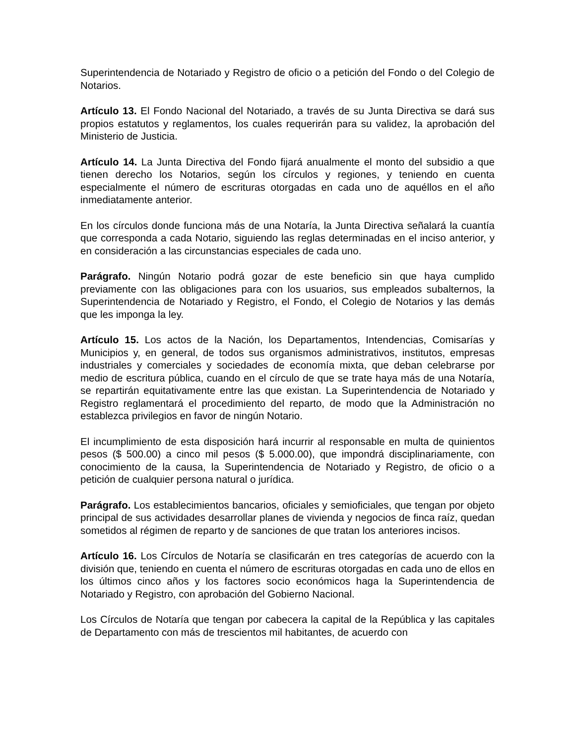Superintendencia de Notariado y Registro de oficio o a petición del Fondo o del Colegio de Notarios.
Artículo 13. El Fondo Nacional del Notariado, a través de su Junta Directiva se dará sus propios estatutos y reglamentos, los cuales requerirán para su validez, la aprobación del Ministerio de Justicia.
Artículo 14. La Junta Directiva del Fondo fijará anualmente el monto del subsidio a que tienen derecho los Notarios, según los círculos y regiones, y teniendo en cuenta especialmente el número de escrituras otorgadas en cada uno de aquéllos en el año inmediatamente anterior.
En los círculos donde funciona más de una Notaría, la Junta Directiva señalará la cuantía que corresponda a cada Notario, siguiendo las reglas determinadas en el inciso anterior, y en consideración a las circunstancias especiales de cada uno.
Parágrafo. Ningún Notario podrá gozar de este beneficio sin que haya cumplido previamente con las obligaciones para con los usuarios, sus empleados subalternos, la Superintendencia de Notariado y Registro, el Fondo, el Colegio de Notarios y las demás que les imponga la ley.
Artículo 15. Los actos de la Nación, los Departamentos, Intendencias, Comisarías y Municipios y, en general, de todos sus organismos administrativos, institutos, empresas industriales y comerciales y sociedades de economía mixta, que deban celebrarse por medio de escritura pública, cuando en el círculo de que se trate haya más de una Notaría, se repartirán equitativamente entre las que existan. La Superintendencia de Notariado y Registro reglamentará el procedimiento del reparto, de modo que la Administración no establezca privilegios en favor de ningún Notario.
El incumplimiento de esta disposición hará incurrir al responsable en multa de quinientos pesos ($ 500.00) a cinco mil pesos ($ 5.000.00), que impondrá disciplinariamente, con conocimiento de la causa, la Superintendencia de Notariado y Registro, de oficio o a petición de cualquier persona natural o jurídica.
Parágrafo. Los establecimientos bancarios, oficiales y semioficiales, que tengan por objeto principal de sus actividades desarrollar planes de vivienda y negocios de finca raíz, quedan sometidos al régimen de reparto y de sanciones de que tratan los anteriores incisos.
Artículo 16. Los Círculos de Notaría se clasificarán en tres categorías de acuerdo con la división que, teniendo en cuenta el número de escrituras otorgadas en cada uno de ellos en los últimos cinco años y los factores socio económicos haga la Superintendencia de Notariado y Registro, con aprobación del Gobierno Nacional.
Los Círculos de Notaría que tengan por cabecera la capital de la República y las capitales de Departamento con más de trescientos mil habitantes, de acuerdo con